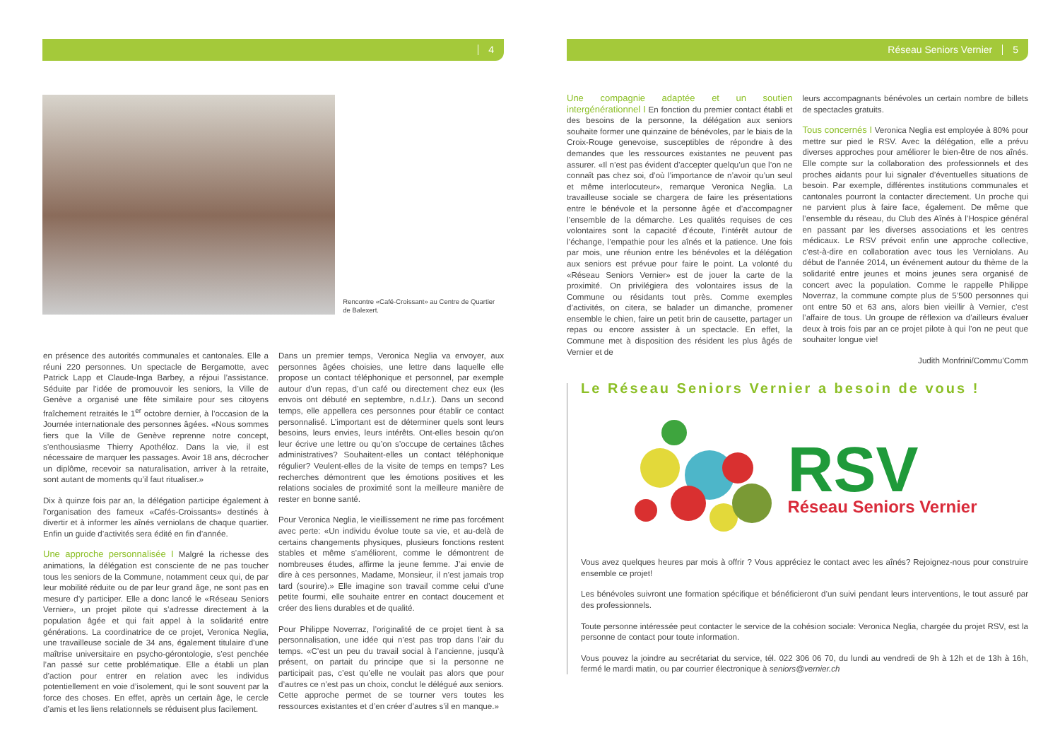4
Rencontre «Café-Croissant» au Centre de Quartier de Balexert.
en présence des autorités communales et cantonales. Elle a réuni 220 personnes. Un spectacle de Bergamotte, avec Patrick Lapp et Claude-Inga Barbey, a réjoui l’assistance. Séduite par l’idée de promouvoir les seniors, la Ville de Genève a organisé une fête similaire pour ses citoyens fraîchement retraités le 1<sup>er</sup> octobre dernier, à l’occasion de la Journée internationale des personnes âgées. «Nous sommes fiers que la Ville de Genève reprenne notre concept, s’enthousiasme Thierry Apothéloz. Dans la vie, il est nécessaire de marquer les passages. Avoir 18 ans, décrocher un diplôme, recevoir sa naturalisation, arriver à la retraite, sont autant de moments qu’il faut ritualiser.»
Dix à quinze fois par an, la délégation participe également à l’organisation des fameux «Cafés-Croissants» destinés à divertir et à informer les aînés verniolans de chaque quartier. Enfin un guide d’activités sera édité en fin d’année.
Une approche personnalisée I Malgré la richesse des animations, la délégation est consciente de ne pas toucher tous les seniors de la Commune, notamment ceux qui, de par leur mobilité réduite ou de par leur grand âge, ne sont pas en mesure d’y participer. Elle a donc lancé le «Réseau Seniors Vernier», un projet pilote qui s’adresse directement à la population âgée et qui fait appel à la solidarité entre générations. La coordinatrice de ce projet, Veronica Neglia, une travailleuse sociale de 34 ans, également titulaire d’une maîtrise universitaire en psycho-gérontologie, s’est penchée l’an passé sur cette problématique. Elle a établi un plan d’action pour entrer en relation avec les individus potentiellement en voie d’isolement, qui le sont souvent par la force des choses. En effet, après un certain âge, le cercle d’amis et les liens relationnels se réduisent plus facilement.
Dans un premier temps, Veronica Neglia va envoyer, aux personnes âgées choisies, une lettre dans laquelle elle propose un contact téléphonique et personnel, par exemple autour d’un repas, d’un café ou directement chez eux (les envois ont débuté en septembre, n.d.l.r.). Dans un second temps, elle appellera ces personnes pour établir ce contact personnalisé. L’important est de déterminer quels sont leurs besoins, leurs envies, leurs intérêts. Ont-elles besoin qu’on leur écrive une lettre ou qu’on s’occupe de certaines tâches administratives? Souhaitent-elles un contact téléphonique régulier? Veulent-elles de la visite de temps en temps? Les recherches démontrent que les émotions positives et les relations sociales de proximité sont la meilleure manière de rester en bonne santé.
Pour Veronica Neglia, le vieillissement ne rime pas forcément avec perte: «Un individu évolue toute sa vie, et au-delà de certains changements physiques, plusieurs fonctions restent stables et même s’améliorent, comme le démontrent de nombreuses études, affirme la jeune femme. J’ai envie de dire à ces personnes, Madame, Monsieur, il n’est jamais trop tard (sourire).» Elle imagine son travail comme celui d’une petite fourmi, elle souhaite entrer en contact doucement et créer des liens durables et de qualité.
Pour Philippe Noverraz, l’originalité de ce projet tient à sa personnalisation, une idée qui n’est pas trop dans l’air du temps. «C’est un peu du travail social à l’ancienne, jusqu’à présent, on partait du principe que si la personne ne participait pas, c’est qu’elle ne voulait pas alors que pour d’autres ce n’est pas un choix, conclut le délégué aux seniors. Cette approche permet de se tourner vers toutes les ressources existantes et d’en créer d’autres s’il en manque.»
Réseau Seniors Vernier 5
Une compagnie adaptée et un soutien intergénérationnel I En fonction du premier contact établi et des besoins de la personne, la délégation aux seniors souhaite former une quinzaine de bénévoles, par le biais de la Croix-Rouge genevoise, susceptibles de répondre à des demandes que les ressources existantes ne peuvent pas assurer. «Il n’est pas évident d’accepter quelqu’un que l’on ne connaît pas chez soi, d’où l’importance de n’avoir qu’un seul et même interlocuteur», remarque Veronica Neglia. La travailleuse sociale se chargera de faire les présentations entre le bénévole et la personne âgée et d’accompagner l’ensemble de la démarche. Les qualités requises de ces volontaires sont la capacité d’écoute, l’intérêt autour de l’échange, l’empathie pour les aînés et la patience. Une fois par mois, une réunion entre les bénévoles et la délégation aux seniors est prévue pour faire le point. La volonté du «Réseau Seniors Vernier» est de jouer la carte de la proximité. On privilégiera des volontaires issus de la Commune ou résidants tout près. Comme exemples d’activités, on citera, se balader un dimanche, promener ensemble le chien, faire un petit brin de causette, partager un repas ou encore assister à un spectacle. En effet, la Commune met à disposition des résident les plus âgés de Vernier et de
leurs accompagnants bénévoles un certain nombre de billets de spectacles gratuits.
Tous concernés I Veronica Neglia est employée à 80% pour mettre sur pied le RSV. Avec la délégation, elle a prévu diverses approches pour améliorer le bien-être de nos aînés. Elle compte sur la collaboration des professionnels et des proches aidants pour lui signaler d’éventuelles situations de besoin. Par exemple, différentes institutions communales et cantonales pourront la contacter directement. Un proche qui ne parvient plus à faire face, également. De même que l’ensemble du réseau, du Club des Aînés à l’Hospice général en passant par les diverses associations et les centres médicaux. Le RSV prévoit enfin une approche collective, c’est-à-dire en collaboration avec tous les Verniolans. Au début de l’année 2014, un événement autour du thème de la solidarité entre jeunes et moins jeunes sera organisé de concert avec la population. Comme le rappelle Philippe Noverraz, la commune compte plus de 5’500 personnes qui ont entre 50 et 63 ans, alors bien vieillir à Vernier, c’est l’affaire de tous. Un groupe de réflexion va d’ailleurs évaluer deux à trois fois par an ce projet pilote à qui l’on ne peut que souhaiter longue vie!
Judith Monfrini/Commu’Comm
Le Réseau Seniors Vernier a besoin de vous !
RSV
Réseau Seniors Vernier
Vous avez quelques heures par mois à offrir ? Vous appréciez le contact avec les aînés? Rejoignez-nous pour construire ensemble ce projet!
Les bénévoles suivront une formation spécifique et bénéficieront d’un suivi pendant leurs interventions, le tout assuré par des professionnels.
Toute personne intéressée peut contacter le service de la cohésion sociale: Veronica Neglia, chargée du projet RSV, est la personne de contact pour toute information.
Vous pouvez la joindre au secrétariat du service, tél. 022 306 06 70, du lundi au vendredi de 9h à 12h et de 13h à 16h, fermé le mardi matin, ou par courrier électronique à seniors@vernier.ch